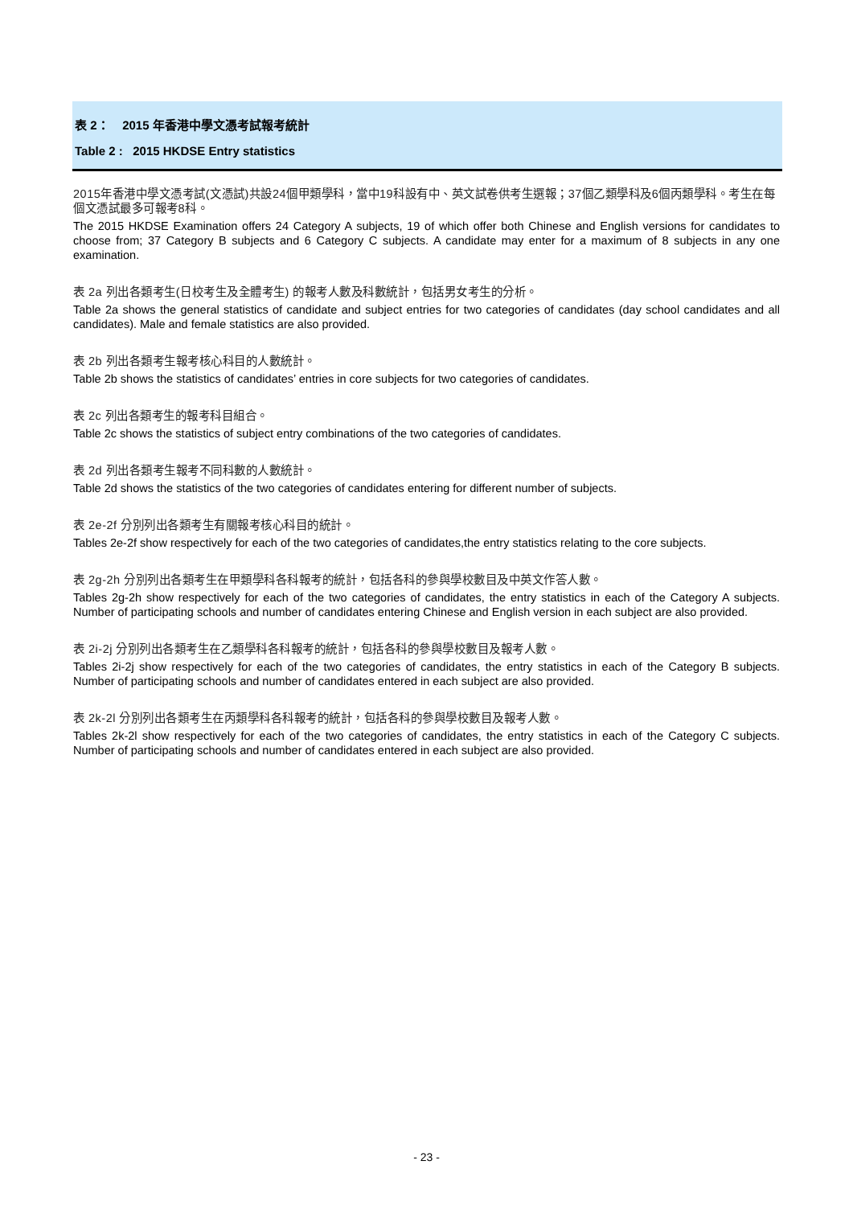表 2： 2015 年香港中學文憑考試報考統計
Table 2 : 2015 HKDSE Entry statistics
2015年香港中學文憑考試(文憑試)共設24個甲類學科，當中19科設有中、英文試卷供考生選報；37個乙類學科及6個丙類學科。考生在每個文憑試最多可報考8科。
The 2015 HKDSE Examination offers 24 Category A subjects, 19 of which offer both Chinese and English versions for candidates to choose from; 37 Category B subjects and 6 Category C subjects. A candidate may enter for a maximum of 8 subjects in any one examination.
表 2a 列出各類考生(日校考生及全體考生) 的報考人數及科數統計，包括男女考生的分析。
Table 2a shows the general statistics of candidate and subject entries for two categories of candidates (day school candidates and all candidates). Male and female statistics are also provided.
表 2b 列出各類考生報考核心科目的人數統計。
Table 2b shows the statistics of candidates’ entries in core subjects for two categories of candidates.
表 2c 列出各類考生的報考科目組合。
Table 2c shows the statistics of subject entry combinations of the two categories of candidates.
表 2d 列出各類考生報考不同科數的人數統計。
Table 2d shows the statistics of the two categories of candidates entering for different number of subjects.
表 2e-2f 分別列出各類考生有關報考核心科目的統計。
Tables 2e-2f show respectively for each of the two categories of candidates,the entry statistics relating to the core subjects.
表 2g-2h 分別列出各類考生在甲類學科各科報考的統計，包括各科的參與學校數目及中英文作答人數。
Tables 2g-2h show respectively for each of the two categories of candidates, the entry statistics in each of the Category A subjects. Number of participating schools and number of candidates entering Chinese and English version in each subject are also provided.
表 2i-2j 分別列出各類考生在乙類學科各科報考的統計，包括各科的參與學校數目及報考人數。
Tables 2i-2j show respectively for each of the two categories of candidates, the entry statistics in each of the Category B subjects. Number of participating schools and number of candidates entered in each subject are also provided.
表 2k-2l 分別列出各類考生在丙類學科各科報考的統計，包括各科的參與學校數目及報考人數。
Tables 2k-2l show respectively for each of the two categories of candidates, the entry statistics in each of the Category C subjects. Number of participating schools and number of candidates entered in each subject are also provided.
- 23 -